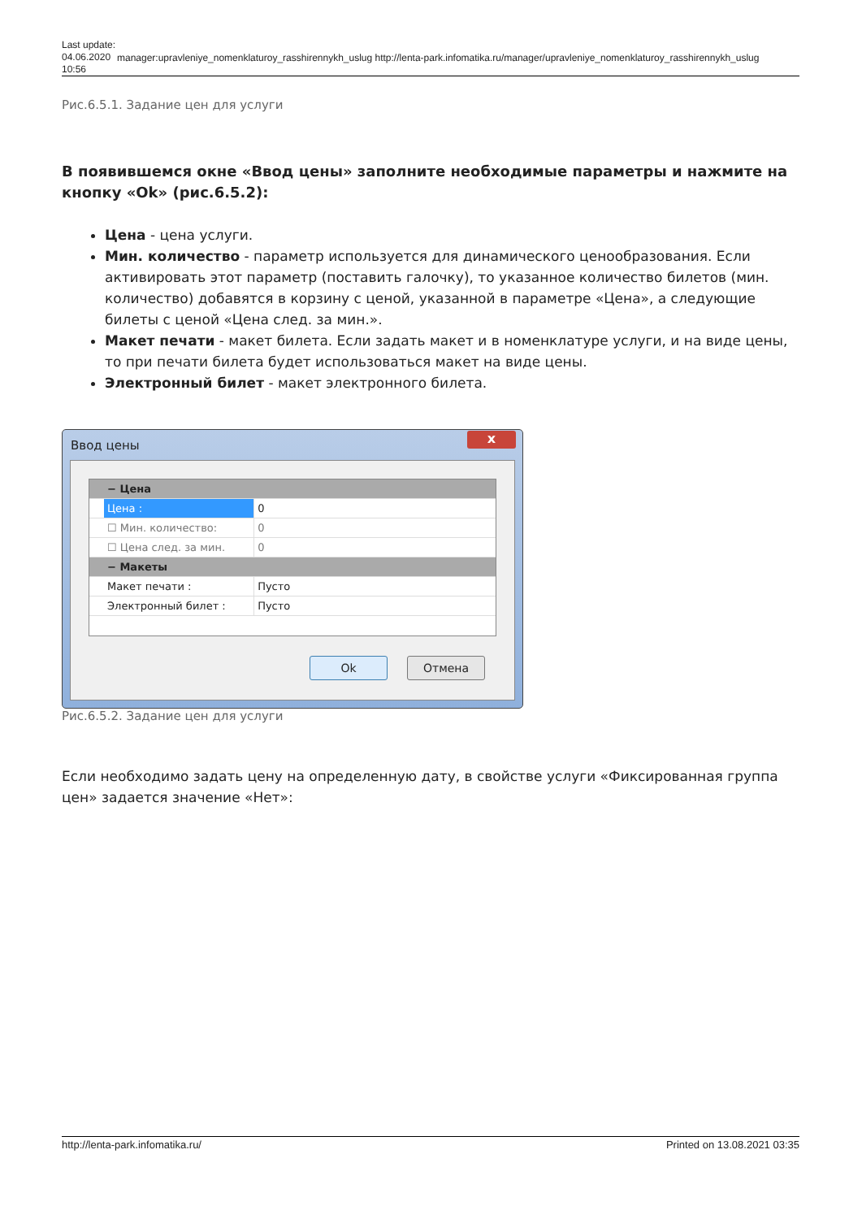Last update: 04.06.2020 10:56
manager:upravleniye_nomenklaturoy_rasshirennykh_uslug http://lenta-park.infomatika.ru/manager/upravleniye_nomenklaturoy_rasshirennykh_uslug
Рис.6.5.1. Задание цен для услуги
В появившемся окне «Ввод цены» заполните необходимые параметры и нажмите на кнопку «Ok» (рис.6.5.2):
Цена - цена услуги.
Мин. количество - параметр используется для динамического ценообразования. Если активировать этот параметр (поставить галочку), то указанное количество билетов (мин. количество) добавятся в корзину с ценой, указанной в параметре «Цена», а следующие билеты с ценой «Цена след. за мин.».
Макет печати - макет билета. Если задать макет и в номенклатуре услуги, и на виде цены, то при печати билета будет использоваться макет на виде цены.
Электронный билет - макет электронного билета.
Ввод цены x
− Цена
Цена : 0
☐ Мин. количество: 0
☐ Цена след. за мин. 0
− Макеты
Макет печати : Пусто
Электронный билет : Пусто
Ok Отмена
Рис.6.5.2. Задание цен для услуги
Если необходимо задать цену на определенную дату, в свойстве услуги «Фиксированная группа цен» задается значение «Нет»:
http://lenta-park.infomatika.ru/ Printed on 13.08.2021 03:35